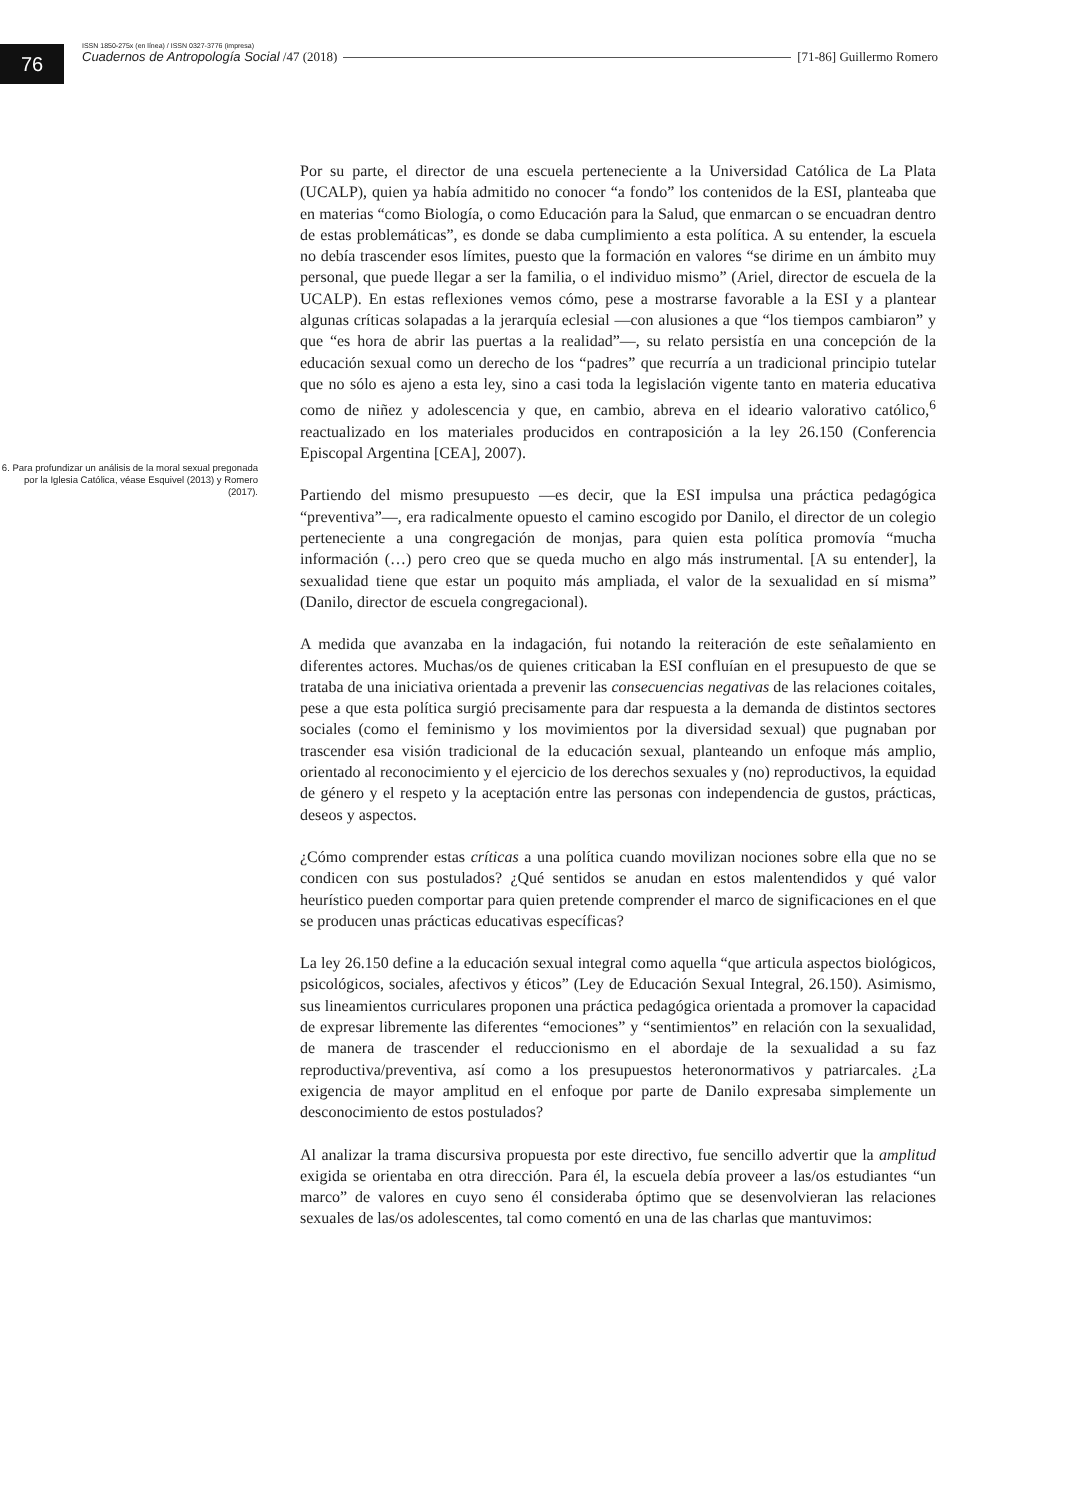76
ISSN 1850-275x (en línea) / ISSN 0327-3776 (impresa)
Cuadernos de Antropología Social /47 (2018) [71-86] Guillermo Romero
6. Para profundizar un análisis de la moral sexual pregonada por la Iglesia Católica, véase Esquivel (2013) y Romero (2017).
Por su parte, el director de una escuela perteneciente a la Universidad Católica de La Plata (UCALP), quien ya había admitido no conocer “a fondo” los contenidos de la ESI, planteaba que en materias “como Biología, o como Educación para la Salud, que enmarcan o se encuadran dentro de estas problemáticas”, es donde se daba cumplimiento a esta política. A su entender, la escuela no debía trascender esos límites, puesto que la formación en valores “se dirime en un ámbito muy personal, que puede llegar a ser la familia, o el individuo mismo” (Ariel, director de escuela de la UCALP). En estas reflexiones vemos cómo, pese a mostrarse favorable a la ESI y a plantear algunas críticas solapadas a la jerarquía eclesial —con alusiones a que “los tiempos cambiaron” y que “es hora de abrir las puertas a la realidad”—, su relato persistía en una concepción de la educación sexual como un derecho de los “padres” que recurría a un tradicional principio tutelar que no sólo es ajeno a esta ley, sino a casi toda la legislación vigente tanto en materia educativa como de niñez y adolescencia y que, en cambio, abreva en el ideario valorativo católico,<sup>6</sup> reactualizado en los materiales producidos en contraposición a la ley 26.150 (Conferencia Episcopal Argentina [CEA], 2007).
Partiendo del mismo presupuesto —es decir, que la ESI impulsa una práctica pedagógica “preventiva”—, era radicalmente opuesto el camino escogido por Danilo, el director de un colegio perteneciente a una congregación de monjas, para quien esta política promovía “mucha información (…) pero creo que se queda mucho en algo más instrumental. [A su entender], la sexualidad tiene que estar un poquito más ampliada, el valor de la sexualidad en sí misma” (Danilo, director de escuela congregacional).
A medida que avanzaba en la indagación, fui notando la reiteración de este señalamiento en diferentes actores. Muchas/os de quienes criticaban la ESI confluían en el presupuesto de que se trataba de una iniciativa orientada a prevenir las consecuencias negativas de las relaciones coitales, pese a que esta política surgió precisamente para dar respuesta a la demanda de distintos sectores sociales (como el feminismo y los movimientos por la diversidad sexual) que pugnaban por trascender esa visión tradicional de la educación sexual, planteando un enfoque más amplio, orientado al reconocimiento y el ejercicio de los derechos sexuales y (no) reproductivos, la equidad de género y el respeto y la aceptación entre las personas con independencia de gustos, prácticas, deseos y aspectos.
¿Cómo comprender estas críticas a una política cuando movilizan nociones sobre ella que no se condicen con sus postulados? ¿Qué sentidos se anudan en estos malentendidos y qué valor heurístico pueden comportar para quien pretende comprender el marco de significaciones en el que se producen unas prácticas educativas específicas?
La ley 26.150 define a la educación sexual integral como aquella “que articula aspectos biológicos, psicológicos, sociales, afectivos y éticos” (Ley de Educación Sexual Integral, 26.150). Asimismo, sus lineamientos curriculares proponen una práctica pedagógica orientada a promover la capacidad de expresar libremente las diferentes “emociones” y “sentimientos” en relación con la sexualidad, de manera de trascender el reduccionismo en el abordaje de la sexualidad a su faz reproductiva/preventiva, así como a los presupuestos heteronormativos y patriarcales. ¿La exigencia de mayor amplitud en el enfoque por parte de Danilo expresaba simplemente un desconocimiento de estos postulados?
Al analizar la trama discursiva propuesta por este directivo, fue sencillo advertir que la amplitud exigida se orientaba en otra dirección. Para él, la escuela debía proveer a las/os estudiantes “un marco” de valores en cuyo seno él consideraba óptimo que se desenvolvieran las relaciones sexuales de las/os adolescentes, tal como comentó en una de las charlas que mantuvimos: